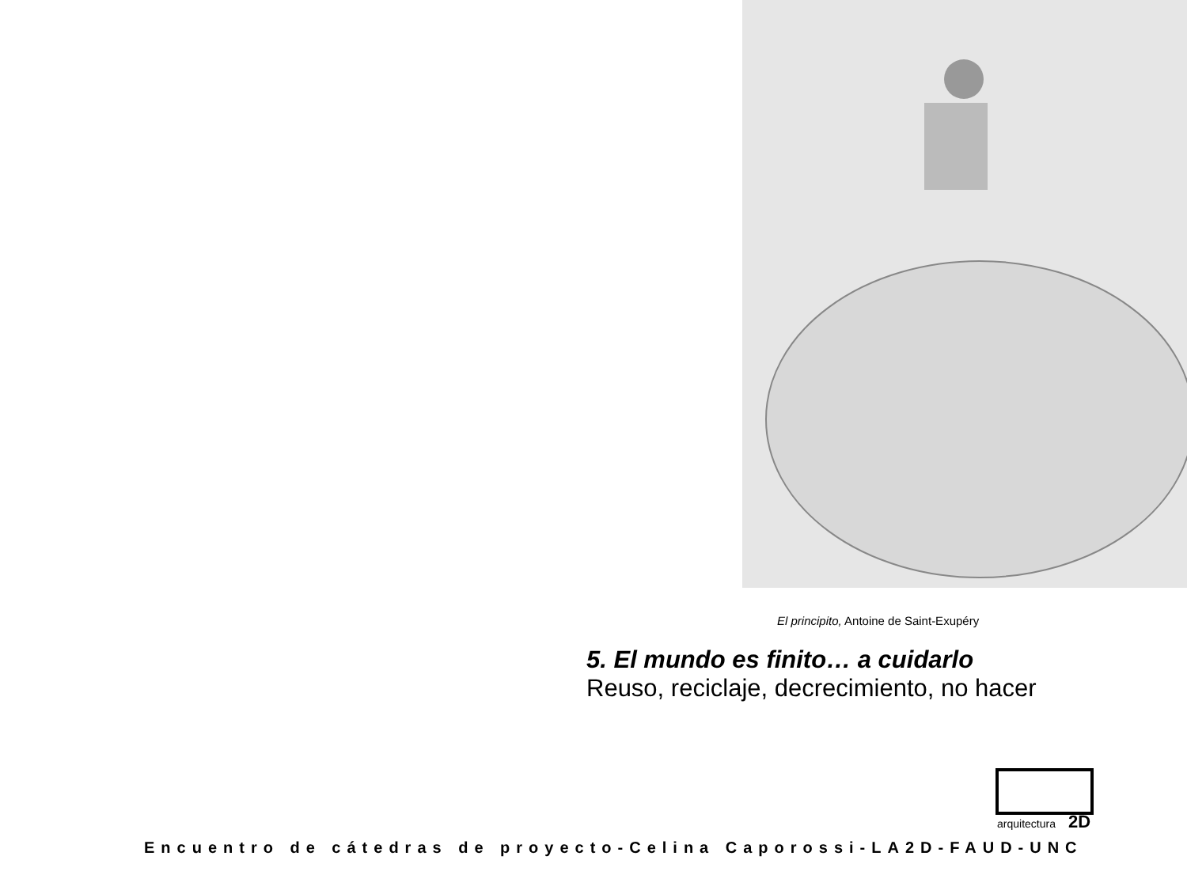El principito, Antoine de Saint-Exupéry
5. El mundo es finito… a cuidarlo
Reuso, reciclaje, decrecimiento, no hacer
arquitectura
2D
Encuentro de cátedras de proyecto-Celina Caporossi-LA2D-FAUD-UNC